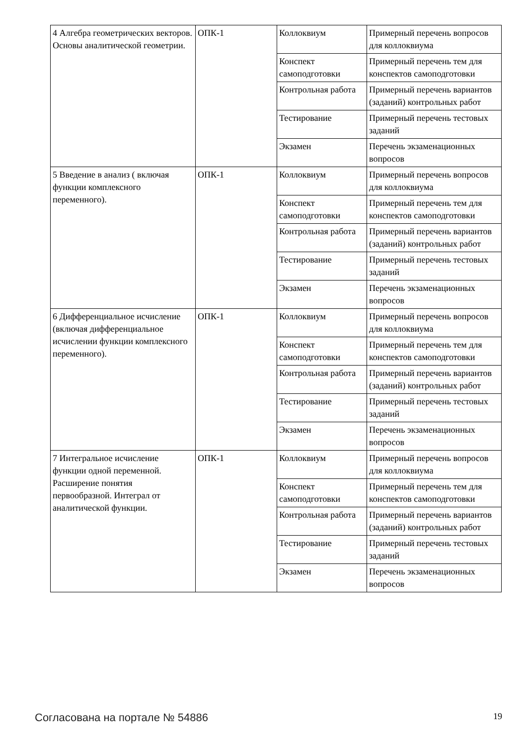| 4 Алгебра геометрических векторов. Основы аналитической геометрии. | ОПК-1 | Коллоквиум | Примерный перечень вопросов для коллоквиума |
| | | Конспект самоподготовки | Примерный перечень тем для конспектов самоподготовки |
| | | Контрольная работа | Примерный перечень вариантов (заданий) контрольных работ |
| | | Тестирование | Примерный перечень тестовых заданий |
| | | Экзамен | Перечень экзаменационных вопросов |
| 5 Введение в анализ ( включая функции комплексного переменного). | ОПК-1 | Коллоквиум | Примерный перечень вопросов для коллоквиума |
| | | Конспект самоподготовки | Примерный перечень тем для конспектов самоподготовки |
| | | Контрольная работа | Примерный перечень вариантов (заданий) контрольных работ |
| | | Тестирование | Примерный перечень тестовых заданий |
| | | Экзамен | Перечень экзаменационных вопросов |
| 6 Дифференциальное исчисление (включая дифференциальное исчислении функции комплексного переменного). | ОПК-1 | Коллоквиум | Примерный перечень вопросов для коллоквиума |
| | | Конспект самоподготовки | Примерный перечень тем для конспектов самоподготовки |
| | | Контрольная работа | Примерный перечень вариантов (заданий) контрольных работ |
| | | Тестирование | Примерный перечень тестовых заданий |
| | | Экзамен | Перечень экзаменационных вопросов |
| 7 Интегральное исчисление функции одной переменной. Расширение понятия первообразной. Интеграл от аналитической функции. | ОПК-1 | Коллоквиум | Примерный перечень вопросов для коллоквиума |
| | | Конспект самоподготовки | Примерный перечень тем для конспектов самоподготовки |
| | | Контрольная работа | Примерный перечень вариантов (заданий) контрольных работ |
| | | Тестирование | Примерный перечень тестовых заданий |
| | | Экзамен | Перечень экзаменационных вопросов |
Согласована на портале № 54886 19